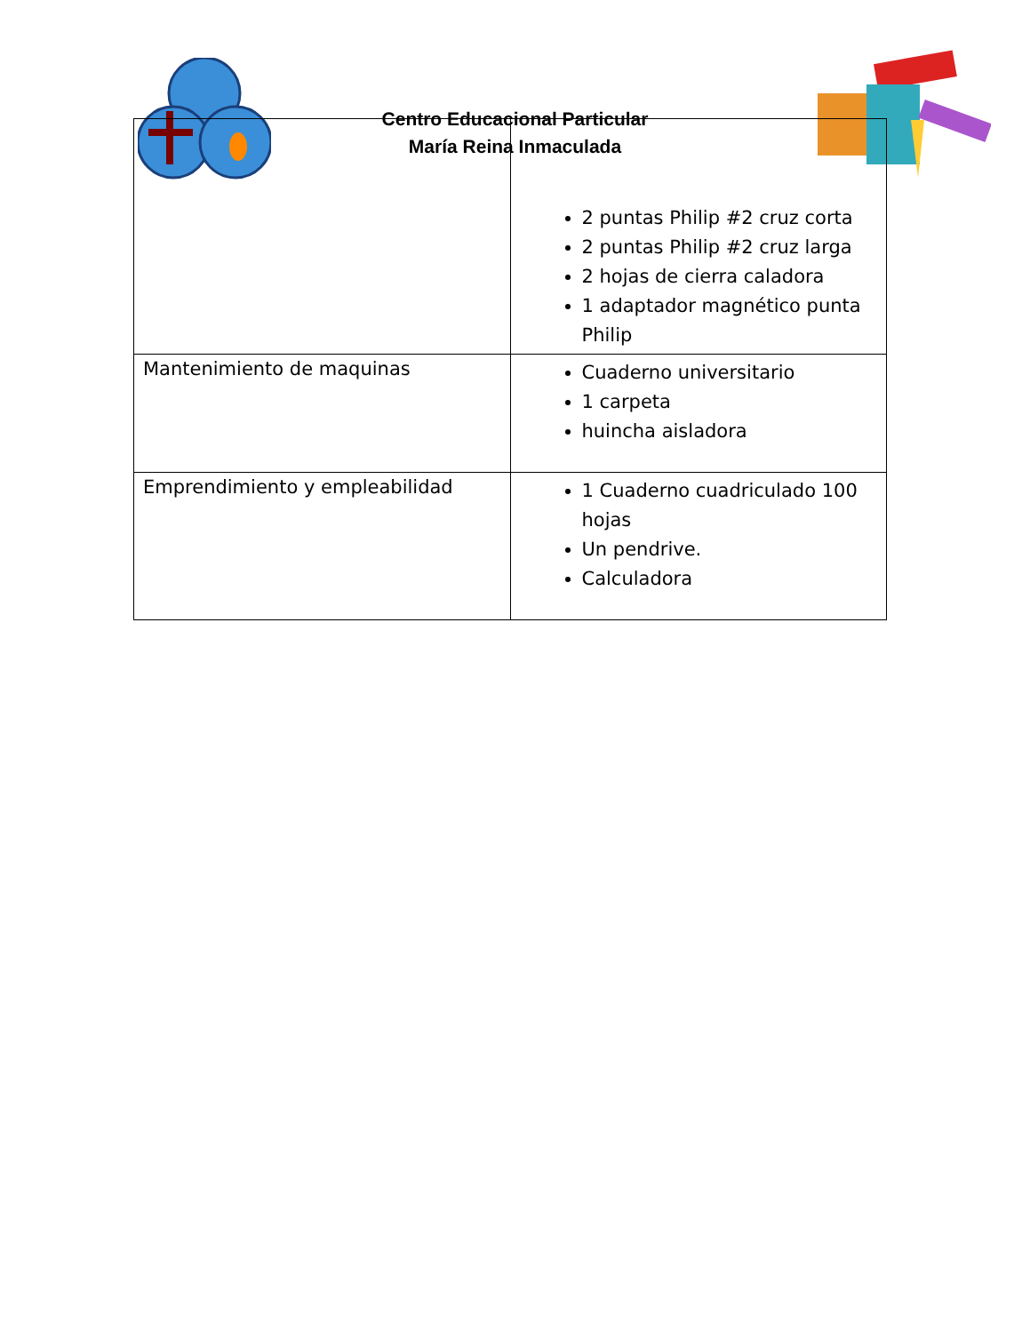Centro Educacional Particular
María Reina Inmaculada
| | 2 puntas Philip #2 cruz corta 2 puntas Philip #2 cruz larga 2 hojas de cierra caladora 1 adaptador magnético punta Philip |
| Mantenimiento de maquinas | Cuaderno universitario 1 carpeta huincha aisladora |
| Emprendimiento y empleabilidad | 1 Cuaderno cuadriculado 100 hojas Un pendrive. Calculadora |